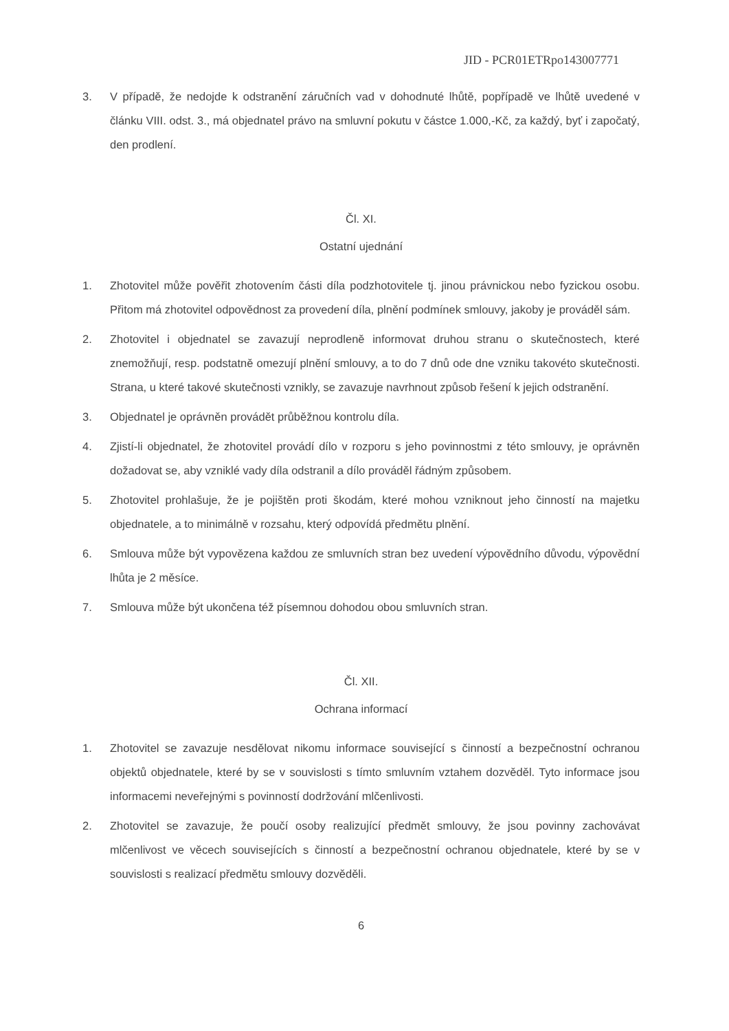JID - PCR01ETRpo143007771
3. V případě, že nedojde k odstranění záručních vad v dohodnuté lhůtě, popřípadě ve lhůtě uvedené v článku VIII. odst. 3., má objednatel právo na smluvní pokutu v částce 1.000,-Kč, za každý, byť i započatý, den prodlení.
Čl. XI.
Ostatní ujednání
1. Zhotovitel může pověřit zhotovením části díla podzhotovitele tj. jinou právnickou nebo fyzickou osobu. Přitom má zhotovitel odpovědnost za provedení díla, plnění podmínek smlouvy, jakoby je prováděl sám.
2. Zhotovitel i objednatel se zavazují neprodleně informovat druhou stranu o skutečnostech, které znemožňují, resp. podstatně omezují plnění smlouvy, a to do 7 dnů ode dne vzniku takovéto skutečnosti. Strana, u které takové skutečnosti vznikly, se zavazuje navrhnout způsob řešení k jejich odstranění.
3. Objednatel je oprávněn provádět průběžnou kontrolu díla.
4. Zjistí-li objednatel, že zhotovitel provádí dílo v rozporu s jeho povinnostmi z této smlouvy, je oprávněn dožadovat se, aby vzniklé vady díla odstranil a dílo prováděl řádným způsobem.
5. Zhotovitel prohlašuje, že je pojištěn proti škodám, které mohou vzniknout jeho činností na majetku objednatele, a to minimálně v rozsahu, který odpovídá předmětu plnění.
6. Smlouva může být vypovězena každou ze smluvních stran bez uvedení výpovědního důvodu, výpovědní lhůta je 2 měsíce.
7. Smlouva může být ukončena též písemnou dohodou obou smluvních stran.
Čl. XII.
Ochrana informací
1. Zhotovitel se zavazuje nesdělovat nikomu informace související s činností a bezpečnostní ochranou objektů objednatele, které by se v souvislosti s tímto smluvním vztahem dozvěděl. Tyto informace jsou informacemi neveřejnými s povinností dodržování mlčenlivosti.
2. Zhotovitel se zavazuje, že poučí osoby realizující předmět smlouvy, že jsou povinny zachovávat mlčenlivost ve věcech souvisejících s činností a bezpečnostní ochranou objednatele, které by se v souvislosti s realizací předmětu smlouvy dozvěděli.
6